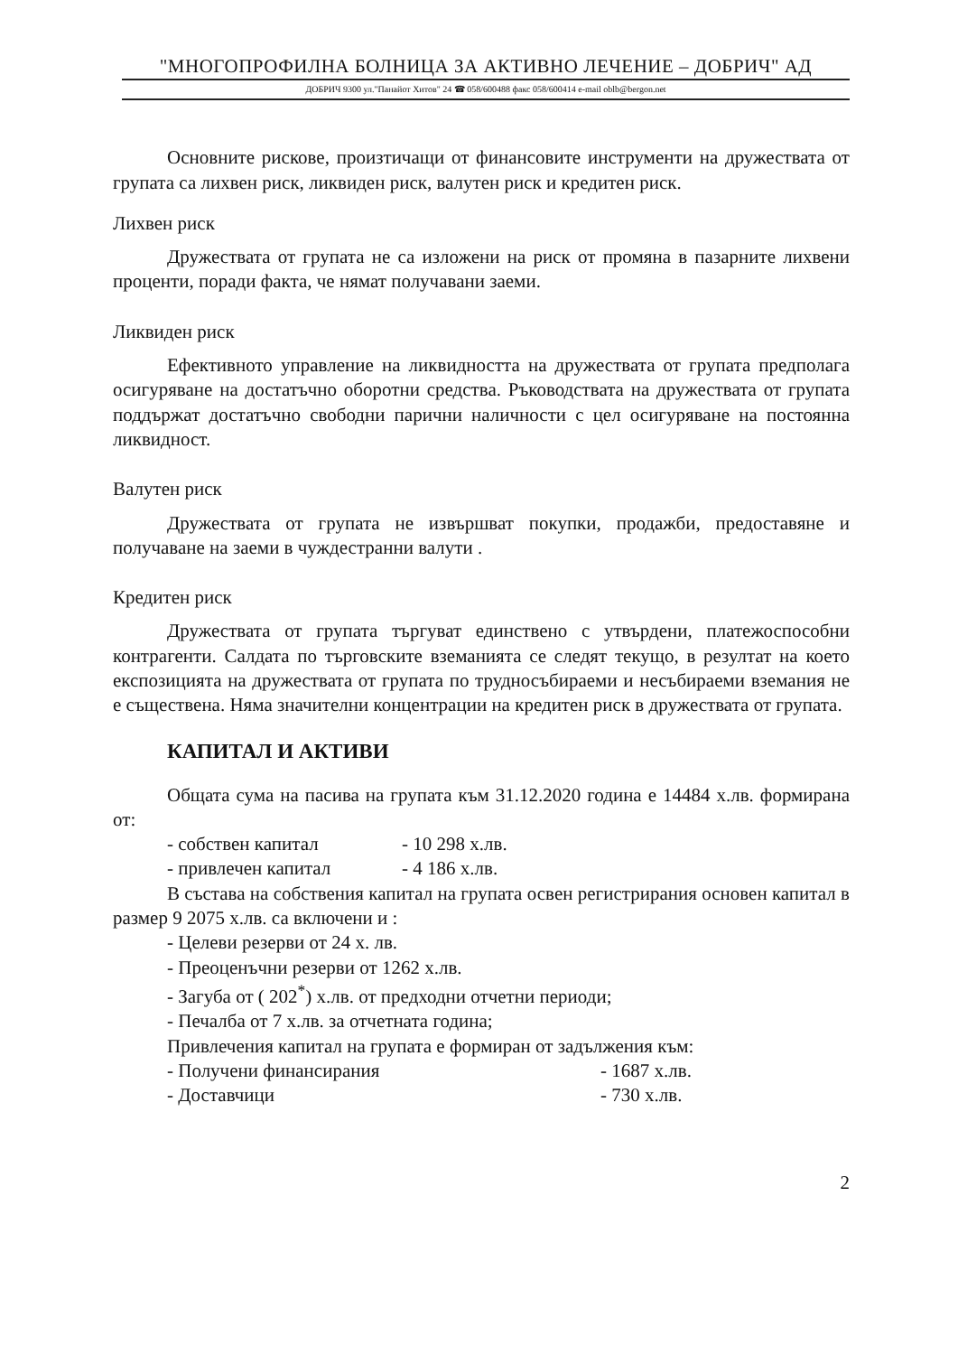"МНОГОПРОФИЛНА БОЛНИЦА ЗА АКТИВНО ЛЕЧЕНИЕ – ДОБРИЧ" АД
ДОБРИЧ 9300 ул."Панайот Хитов" 24 ☎ 058/600488 факс 058/600414 e-mail oblb@bergon.net
Основните рискове, произтичащи от финансовите инструменти на дружествата от групата са лихвен риск, ликвиден риск, валутен риск и кредитен риск.
Лихвен риск
Дружествата от групата не са изложени на риск от промяна в пазарните лихвени проценти, поради факта, че нямат получавани заеми.
Ликвиден риск
Ефективното управление на ликвидността на дружествата от групата предполага осигуряване на достатъчно оборотни средства. Ръководствата на дружествата от групата поддържат достатъчно свободни парични наличности с цел осигуряване на постоянна ликвидност.
Валутен риск
Дружествата от групата не извършват покупки, продажби, предоставяне и получаване на заеми в чуждестранни валути .
Кредитен риск
Дружествата от групата търгуват единствено с утвърдени, платежоспособни контрагенти. Салдата по търговските вземанията се следят текущо, в резултат на което експозицията на дружествата от групата по трудносъбираеми и несъбираеми вземания не е съществена. Няма значителни концентрации на кредитен риск в дружествата от групата.
КАПИТАЛ И АКТИВИ
Общата сума на пасива на групата към 31.12.2020 година е 14484 х.лв. формирана от:
- собствен капитал - 10 298 х.лв.
- привлечен капитал - 4 186 х.лв.
В състава на собствения капитал на групата освен регистрирания основен капитал в размер 9 2075 х.лв. са включени и :
- Целеви резерви от 24 х. лв.
- Преоценъчни резерви от 1262 х.лв.
- Загуба от ( 202<sup>*</sup>) х.лв. от предходни отчетни периоди;
- Печалба от 7 х.лв. за отчетната година;
Привлечения капитал на групата е формиран от задължения към:
- Получени финансирания - 1687 х.лв.
- Доставчици - 730 х.лв.
2